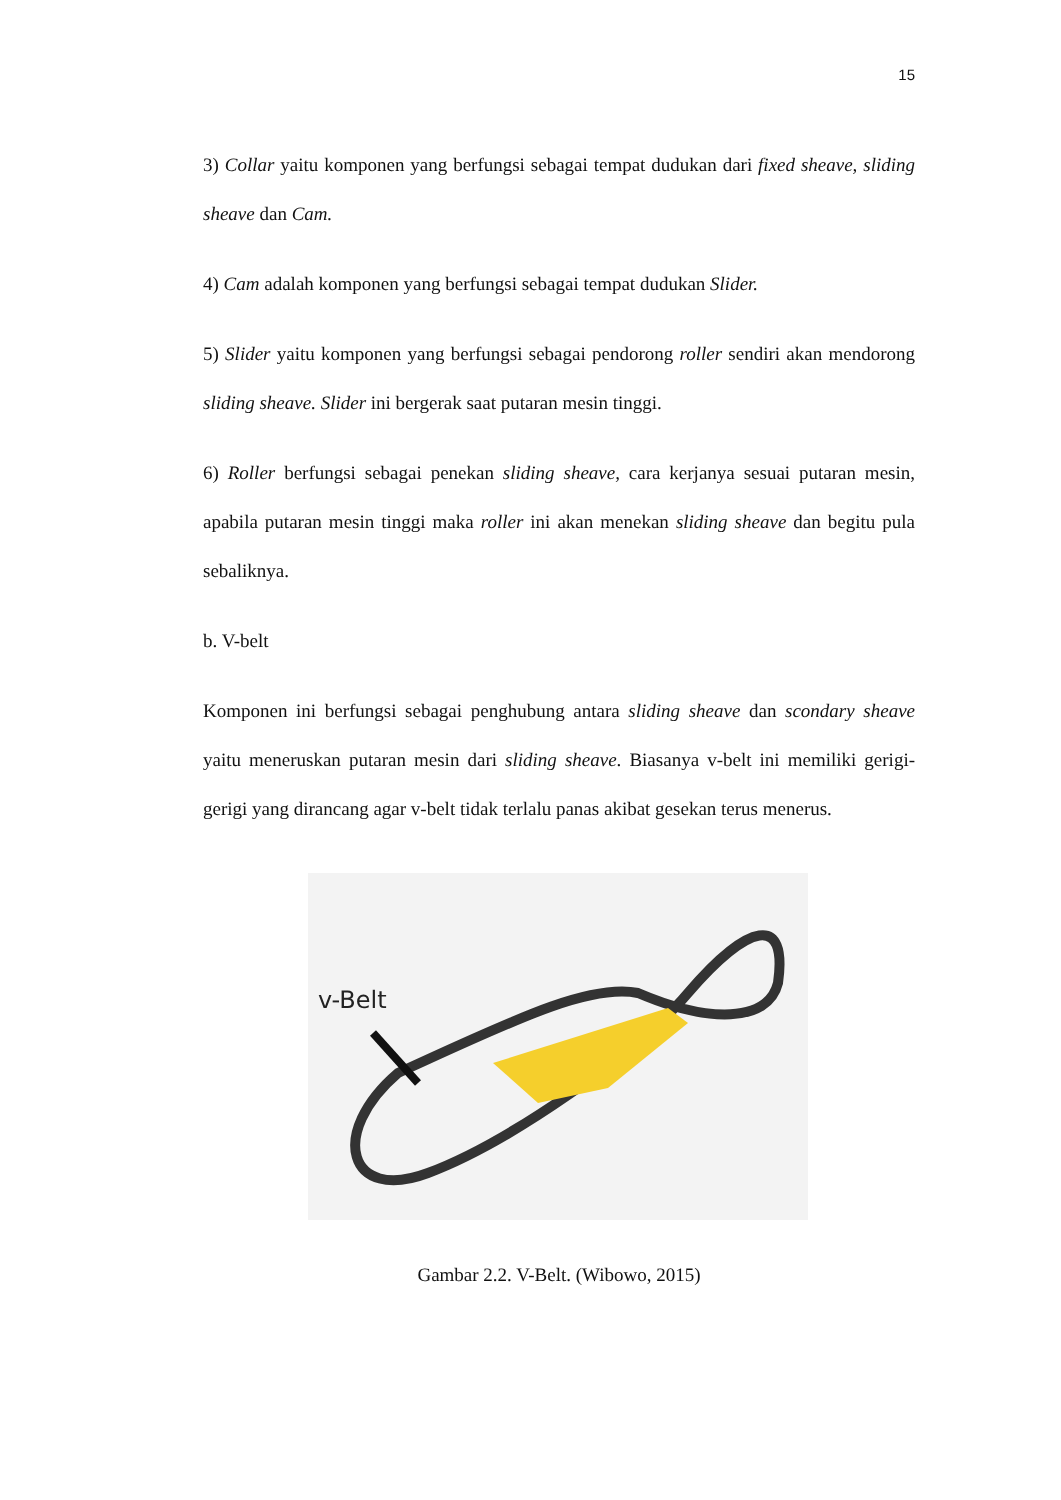15
3) Collar yaitu komponen yang berfungsi sebagai tempat dudukan dari fixed sheave, sliding sheave dan Cam.
4) Cam adalah komponen yang berfungsi sebagai tempat dudukan Slider.
5) Slider yaitu komponen yang berfungsi sebagai pendorong roller sendiri akan mendorong sliding sheave. Slider ini bergerak saat putaran mesin tinggi.
6) Roller berfungsi sebagai penekan sliding sheave, cara kerjanya sesuai putaran mesin, apabila putaran mesin tinggi maka roller ini akan menekan sliding sheave dan begitu pula sebaliknya.
b. V-belt
Komponen ini berfungsi sebagai penghubung antara sliding sheave dan scondary sheave yaitu meneruskan putaran mesin dari sliding sheave. Biasanya v-belt ini memiliki gerigi-gerigi yang dirancang agar v-belt tidak terlalu panas akibat gesekan terus menerus.
v-Belt
Gambar 2.2. V-Belt. (Wibowo, 2015)